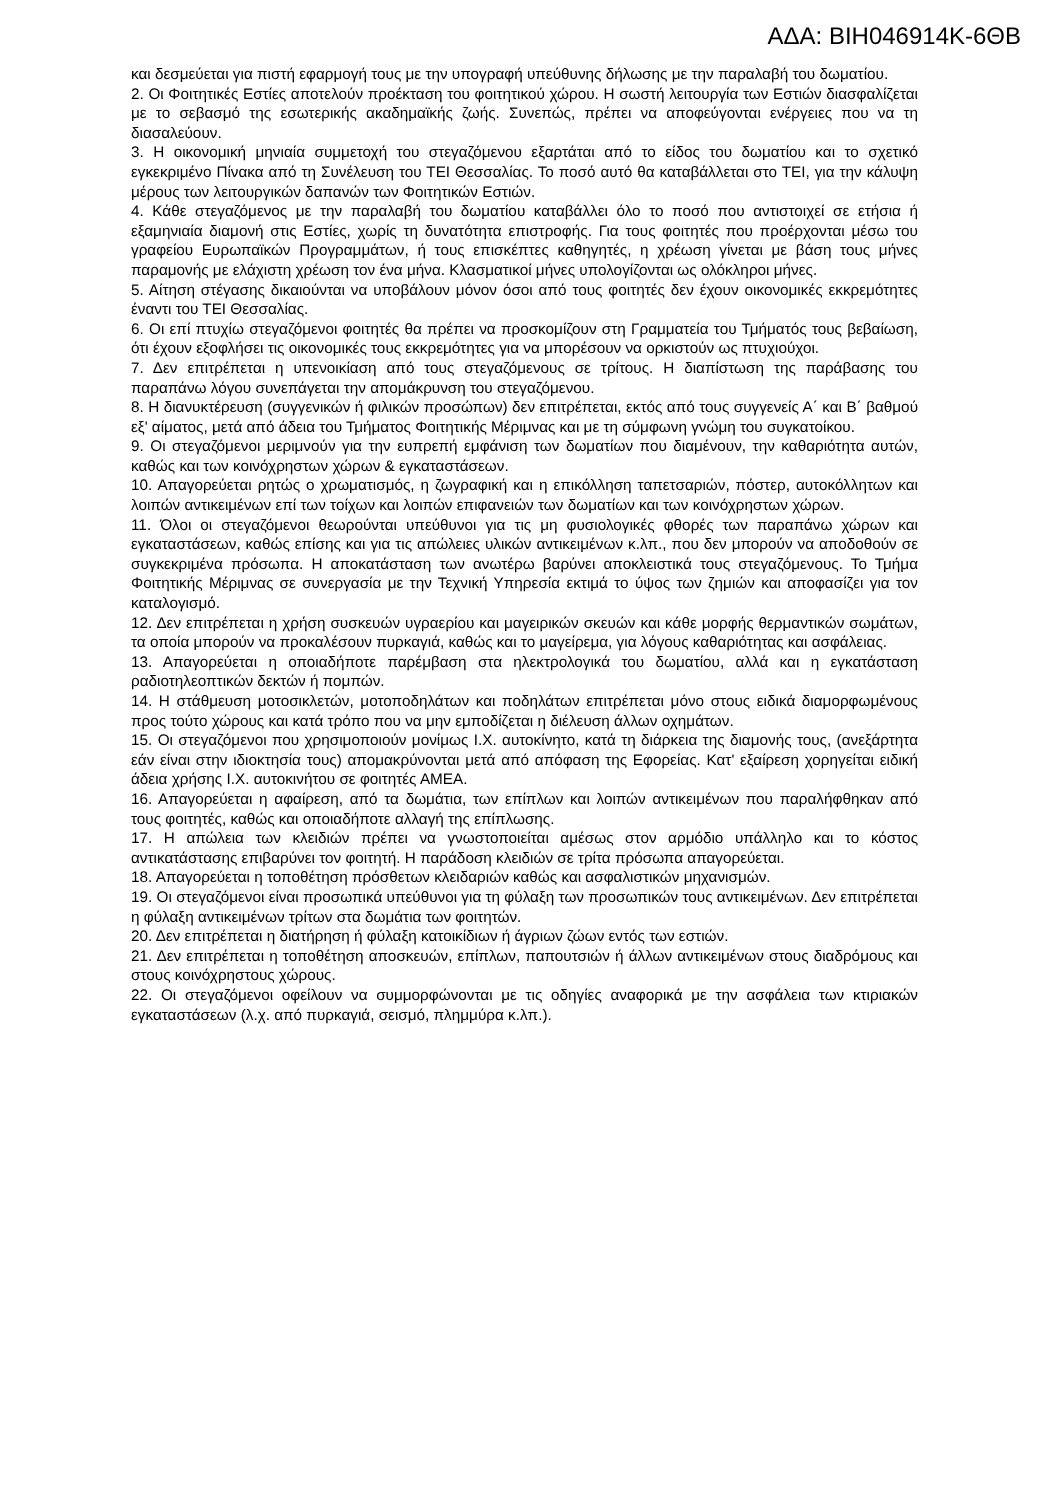ΑΔΑ: ΒΙΗ046914Κ-6ΘΒ
και δεσμεύεται για πιστή εφαρμογή τους με την υπογραφή υπεύθυνης δήλωσης με την παραλαβή του δωματίου.
2. Οι Φοιτητικές Εστίες αποτελούν προέκταση του φοιτητικού χώρου. Η σωστή λειτουργία των Εστιών διασφαλίζεται με το σεβασμό της εσωτερικής ακαδημαϊκής ζωής. Συνεπώς, πρέπει να αποφεύγονται ενέργειες που να τη διασαλεύουν.
3. Η οικονομική μηνιαία συμμετοχή του στεγαζόμενου εξαρτάται από το είδος του δωματίου και το σχετικό εγκεκριμένο Πίνακα από τη Συνέλευση του ΤΕΙ Θεσσαλίας. Το ποσό αυτό θα καταβάλλεται στο ΤΕΙ, για την κάλυψη μέρους των λειτουργικών δαπανών των Φοιτητικών Εστιών.
4. Κάθε στεγαζόμενος με την παραλαβή του δωματίου καταβάλλει όλο το ποσό που αντιστοιχεί σε ετήσια ή εξαμηνιαία διαμονή στις Εστίες, χωρίς τη δυνατότητα επιστροφής. Για τους φοιτητές που προέρχονται μέσω του γραφείου Ευρωπαϊκών Προγραμμάτων, ή τους επισκέπτες καθηγητές, η χρέωση γίνεται με βάση τους μήνες παραμονής με ελάχιστη χρέωση τον ένα μήνα. Κλασματικοί μήνες υπολογίζονται ως ολόκληροι μήνες.
5. Αίτηση στέγασης δικαιούνται να υποβάλουν μόνον όσοι από τους φοιτητές δεν έχουν οικονομικές εκκρεμότητες έναντι του ΤΕΙ Θεσσαλίας.
6. Οι επί πτυχίω στεγαζόμενοι φοιτητές θα πρέπει να προσκομίζουν στη Γραμματεία του Τμήματός τους βεβαίωση, ότι έχουν εξοφλήσει τις οικονομικές τους εκκρεμότητες για να μπορέσουν να ορκιστούν ως πτυχιούχοι.
7. Δεν επιτρέπεται η υπενοικίαση από τους στεγαζόμενους σε τρίτους. Η διαπίστωση της παράβασης του παραπάνω λόγου συνεπάγεται την απομάκρυνση του στεγαζόμενου.
8. Η διανυκτέρευση (συγγενικών ή φιλικών προσώπων) δεν επιτρέπεται, εκτός από τους συγγενείς Α΄ και Β΄ βαθμού εξ' αίματος, μετά από άδεια του Τμήματος Φοιτητικής Μέριμνας και με τη σύμφωνη γνώμη του συγκατοίκου.
9. Οι στεγαζόμενοι μεριμνούν για την ευπρεπή εμφάνιση των δωματίων που διαμένουν, την καθαριότητα αυτών, καθώς και των κοινόχρηστων χώρων & εγκαταστάσεων.
10. Απαγορεύεται ρητώς ο χρωματισμός, η ζωγραφική και η επικόλληση ταπετσαριών, πόστερ, αυτοκόλλητων και λοιπών αντικειμένων επί των τοίχων και λοιπών επιφανειών των δωματίων και των κοινόχρηστων χώρων.
11. Όλοι οι στεγαζόμενοι θεωρούνται υπεύθυνοι για τις μη φυσιολογικές φθορές των παραπάνω χώρων και εγκαταστάσεων, καθώς επίσης και για τις απώλειες υλικών αντικειμένων κ.λπ., που δεν μπορούν να αποδοθούν σε συγκεκριμένα πρόσωπα. Η αποκατάσταση των ανωτέρω βαρύνει αποκλειστικά τους στεγαζόμενους. Το Τμήμα Φοιτητικής Μέριμνας σε συνεργασία με την Τεχνική Υπηρεσία εκτιμά το ύψος των ζημιών και αποφασίζει για τον καταλογισμό.
12. Δεν επιτρέπεται η χρήση συσκευών υγραερίου και μαγειρικών σκευών και κάθε μορφής θερμαντικών σωμάτων, τα οποία μπορούν να προκαλέσουν πυρκαγιά, καθώς και το μαγείρεμα, για λόγους καθαριότητας και ασφάλειας.
13. Απαγορεύεται η οποιαδήποτε παρέμβαση στα ηλεκτρολογικά του δωματίου, αλλά και η εγκατάσταση ραδιοτηλεοπτικών δεκτών ή πομπών.
14. Η στάθμευση μοτοσικλετών, μοτοποδηλάτων και ποδηλάτων επιτρέπεται μόνο στους ειδικά διαμορφωμένους προς τούτο χώρους και κατά τρόπο που να μην εμποδίζεται η διέλευση άλλων οχημάτων.
15. Οι στεγαζόμενοι που χρησιμοποιούν μονίμως Ι.Χ. αυτοκίνητο, κατά τη διάρκεια της διαμονής τους, (ανεξάρτητα εάν είναι στην ιδιοκτησία τους) απομακρύνονται μετά από απόφαση της Εφορείας. Κατ' εξαίρεση χορηγείται ειδική άδεια χρήσης Ι.Χ. αυτοκινήτου σε φοιτητές ΑΜΕΑ.
16. Απαγορεύεται η αφαίρεση, από τα δωμάτια, των επίπλων και λοιπών αντικειμένων που παραλήφθηκαν από τους φοιτητές, καθώς και οποιαδήποτε αλλαγή της επίπλωσης.
17. Η απώλεια των κλειδιών πρέπει να γνωστοποιείται αμέσως στον αρμόδιο υπάλληλο και το κόστος αντικατάστασης επιβαρύνει τον φοιτητή. Η παράδοση κλειδιών σε τρίτα πρόσωπα απαγορεύεται.
18. Απαγορεύεται η τοποθέτηση πρόσθετων κλειδαριών καθώς και ασφαλιστικών μηχανισμών.
19. Οι στεγαζόμενοι είναι προσωπικά υπεύθυνοι για τη φύλαξη των προσωπικών τους αντικειμένων. Δεν επιτρέπεται η φύλαξη αντικειμένων τρίτων στα δωμάτια των φοιτητών.
20. Δεν επιτρέπεται η διατήρηση ή φύλαξη κατοικίδιων ή άγριων ζώων εντός των εστιών.
21. Δεν επιτρέπεται η τοποθέτηση αποσκευών, επίπλων, παπουτσιών ή άλλων αντικειμένων στους διαδρόμους και στους κοινόχρηστους χώρους.
22. Οι στεγαζόμενοι οφείλουν να συμμορφώνονται με τις οδηγίες αναφορικά με την ασφάλεια των κτιριακών εγκαταστάσεων (λ.χ. από πυρκαγιά, σεισμό, πλημμύρα κ.λπ.).